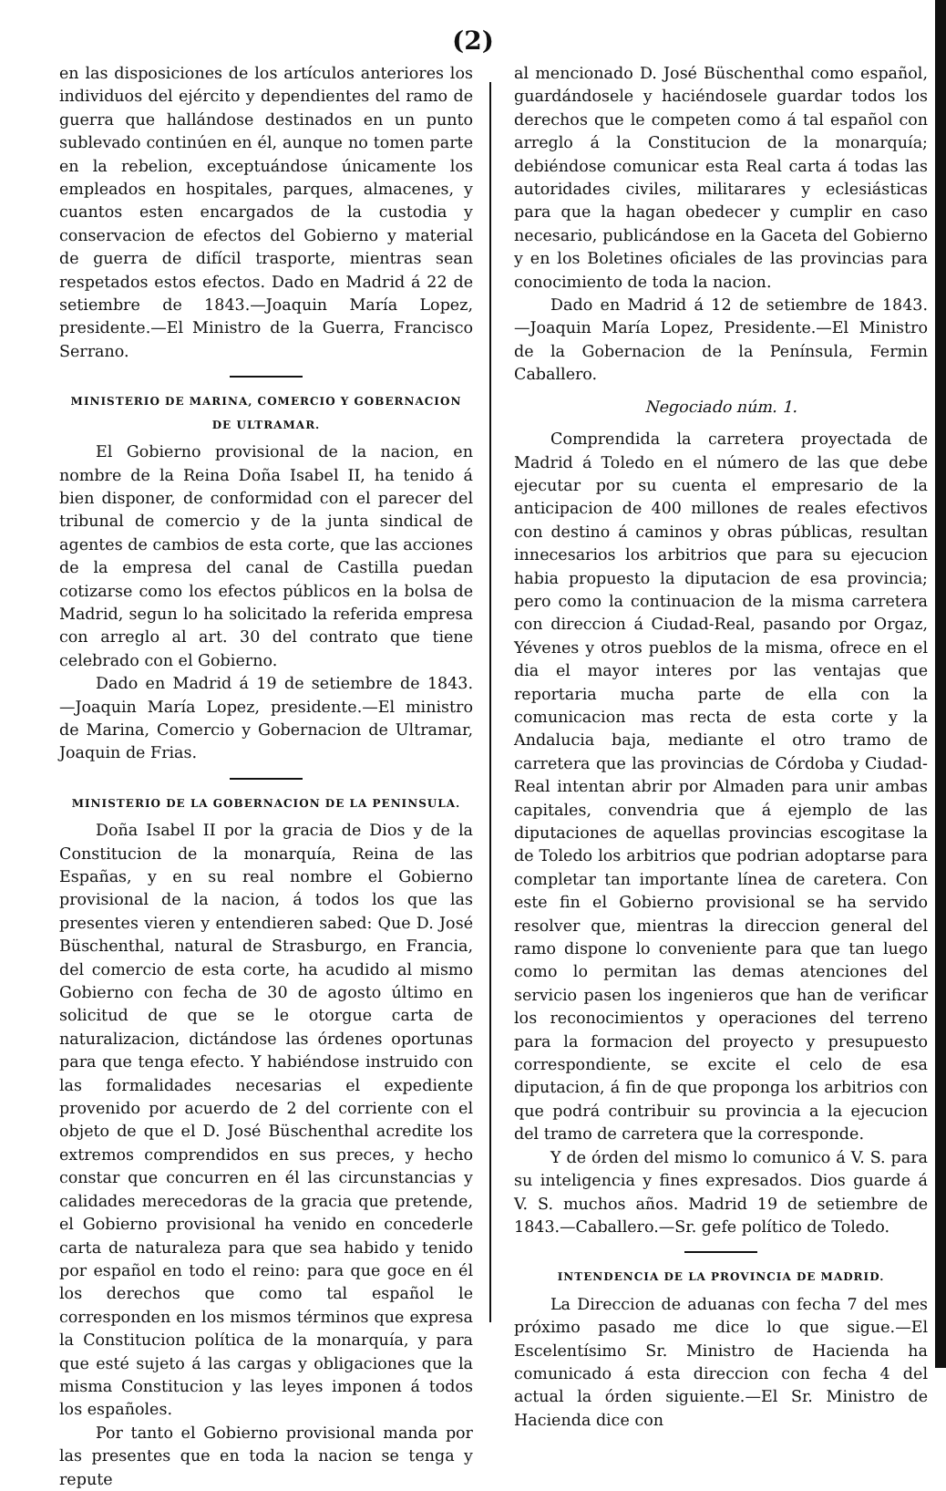(2)
en las disposiciones de los artículos anteriores los individuos del ejército y dependientes del ramo de guerra que hallándose destinados en un punto sublevado continúen en él, aunque no tomen parte en la rebelion, exceptuándose únicamente los empleados en hospitales, parques, almacenes, y cuantos esten encargados de la custodia y conservacion de efectos del Gobierno y material de guerra de difícil trasporte, mientras sean respetados estos efectos. Dado en Madrid á 22 de setiembre de 1843.—Joaquin María Lopez, presidente.—El Ministro de la Guerra, Francisco Serrano.
MINISTERIO DE MARINA, COMERCIO Y GOBERNACION DE ULTRAMAR.
El Gobierno provisional de la nacion, en nombre de la Reina Doña Isabel II, ha tenido á bien disponer, de conformidad con el parecer del tribunal de comercio y de la junta sindical de agentes de cambios de esta corte, que las acciones de la empresa del canal de Castilla puedan cotizarse como los efectos públicos en la bolsa de Madrid, segun lo ha solicitado la referida empresa con arreglo al art. 30 del contrato que tiene celebrado con el Gobierno.
Dado en Madrid á 19 de setiembre de 1843. —Joaquin María Lopez, presidente.—El ministro de Marina, Comercio y Gobernacion de Ultramar, Joaquin de Frias.
MINISTERIO DE LA GOBERNACION DE LA PENINSULA.
Doña Isabel II por la gracia de Dios y de la Constitucion de la monarquía, Reina de las Españas, y en su real nombre el Gobierno provisional de la nacion, á todos los que las presentes vieren y entendieren sabed: Que D. José Büschenthal, natural de Strasburgo, en Francia, del comercio de esta corte, ha acudido al mismo Gobierno con fecha de 30 de agosto último en solicitud de que se le otorgue carta de naturalizacion, dictándose las órdenes oportunas para que tenga efecto. Y habiéndose instruido con las formalidades necesarias el expediente provenido por acuerdo de 2 del corriente con el objeto de que el D. José Büschenthal acredite los extremos comprendidos en sus preces, y hecho constar que concurren en él las circunstancias y calidades merecedoras de la gracia que pretende, el Gobierno provisional ha venido en concederle carta de naturaleza para que sea habido y tenido por español en todo el reino: para que goce en él los derechos que como tal español le corresponden en los mismos términos que expresa la Constitucion política de la monarquía, y para que esté sujeto á las cargas y obligaciones que la misma Constitucion y las leyes imponen á todos los españoles.
Por tanto el Gobierno provisional manda por las presentes que en toda la nacion se tenga y repute
al mencionado D. José Büschenthal como español, guardándosele y haciéndosele guardar todos los derechos que le competen como á tal español con arreglo á la Constitucion de la monarquía; debiéndose comunicar esta Real carta á todas las autoridades civiles, militarares y eclesiásticas para que la hagan obedecer y cumplir en caso necesario, publicándose en la Gaceta del Gobierno y en los Boletines oficiales de las provincias para conocimiento de toda la nacion.
Dado en Madrid á 12 de setiembre de 1843. —Joaquin María Lopez, Presidente.—El Ministro de la Gobernacion de la Península, Fermin Caballero.
Negociado núm. 1.
Comprendida la carretera proyectada de Madrid á Toledo en el número de las que debe ejecutar por su cuenta el empresario de la anticipacion de 400 millones de reales efectivos con destino á caminos y obras públicas, resultan innecesarios los arbitrios que para su ejecucion habia propuesto la diputacion de esa provincia; pero como la continuacion de la misma carretera con direccion á Ciudad-Real, pasando por Orgaz, Yévenes y otros pueblos de la misma, ofrece en el dia el mayor interes por las ventajas que reportaria mucha parte de ella con la comunicacion mas recta de esta corte y la Andalucia baja, mediante el otro tramo de carretera que las provincias de Córdoba y Ciudad-Real intentan abrir por Almaden para unir ambas capitales, convendria que á ejemplo de las diputaciones de aquellas provincias escogitase la de Toledo los arbitrios que podrian adoptarse para completar tan importante línea de caretera. Con este fin el Gobierno provisional se ha servido resolver que, mientras la direccion general del ramo dispone lo conveniente para que tan luego como lo permitan las demas atenciones del servicio pasen los ingenieros que han de verificar los reconocimientos y operaciones del terreno para la formacion del proyecto y presupuesto correspondiente, se excite el celo de esa diputacion, á fin de que proponga los arbitrios con que podrá contribuir su provincia a la ejecucion del tramo de carretera que la corresponde.
Y de órden del mismo lo comunico á V. S. para su inteligencia y fines expresados. Dios guarde á V. S. muchos años. Madrid 19 de setiembre de 1843.—Caballero.—Sr. gefe político de Toledo.
INTENDENCIA DE LA PROVINCIA DE MADRID.
La Direccion de aduanas con fecha 7 del mes próximo pasado me dice lo que sigue.—El Escelentísimo Sr. Ministro de Hacienda ha comunicado á esta direccion con fecha 4 del actual la órden siguiente.—El Sr. Ministro de Hacienda dice con